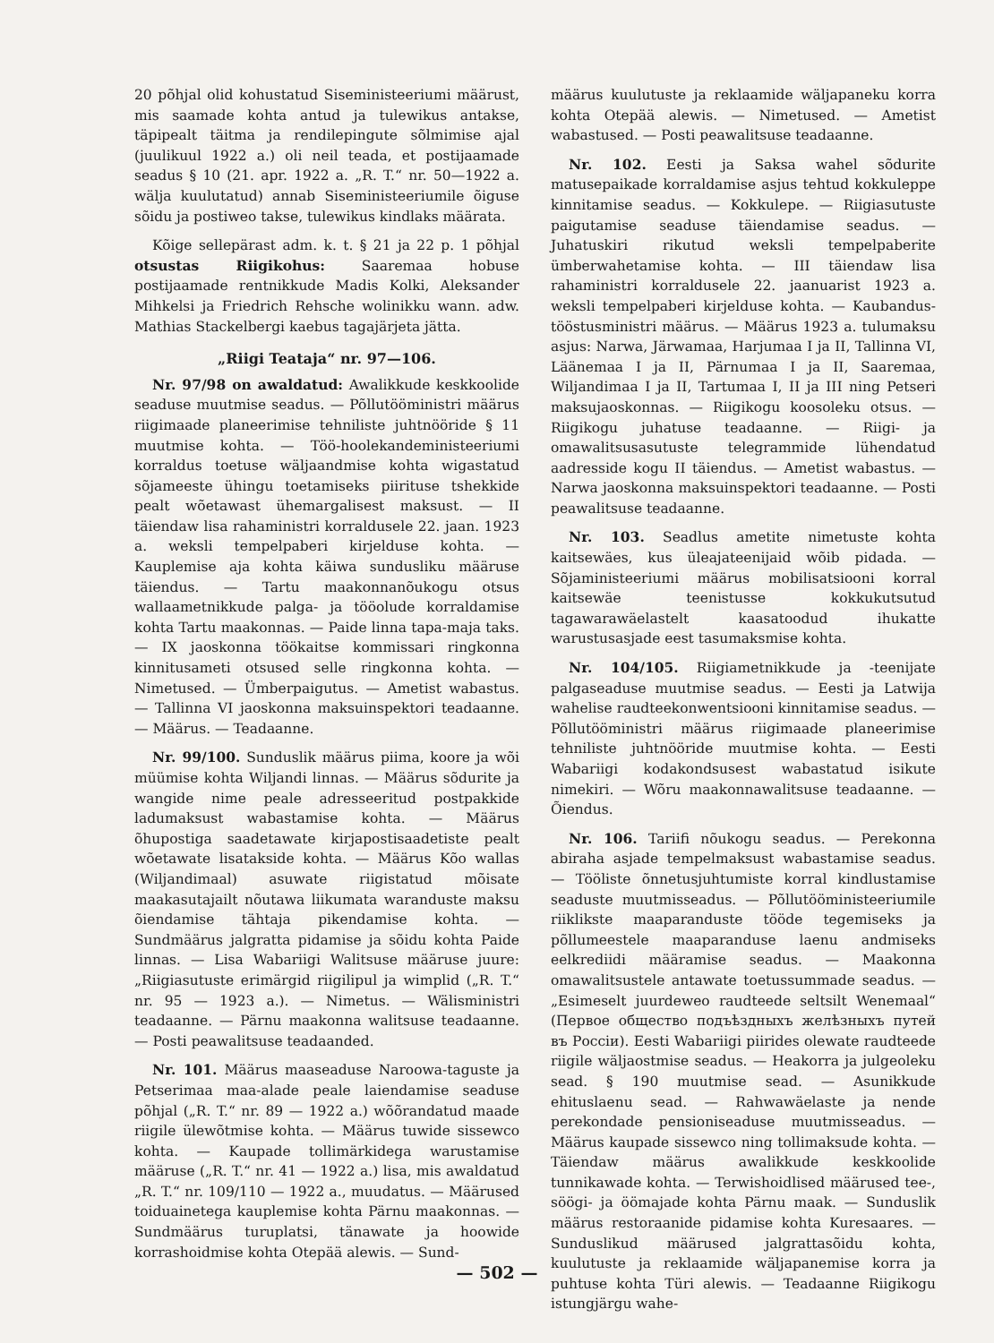20 põhjal olid kohustatud Siseministeeriumi määrust, mis saamade kohta antud ja tulewikus antakse, täpipealt täitma ja rendilepingute sõlmimise ajal (juulikuul 1922 a.) oli neil teada, et postijaamade seadus § 10 (21. apr. 1922 a. „R. T.“ nr. 50—1922 a. wälja kuulutatud) annab Siseministeeriumile õiguse sõidu ja postiweo takse, tulewikus kindlaks määrata.
Kõige sellepärast adm. k. t. § 21 ja 22 p. 1 põhjal otsustas Riigikohus: Saaremaa hobuse postijaamade rentnikkude Madis Kolki, Aleksander Mihkelsi ja Friedrich Rehsche wolinikku wann. adw. Mathias Stackelbergi kaebus tagajärjeta jätta.
„Riigi Teataja“ nr. 97—106.
Nr. 97/98 on awaldatud: Awalikkude keskkoolide seaduse muutmise seadus. — Põllutööministri määrus riigimaade planeerimise tehniliste juhtnööride § 11 muutmise kohta. — Töö-hoolekandeministeeriumi korraldus toetuse wäljaandmise kohta wigastatud sõjameeste ühingu toetamiseks piirituse tshekkide pealt wõetawast ühemargalisest maksust. — II täiendaw lisa rahaministri korraldusele 22. jaan. 1923 a. weksli tempelpaberi kirjelduse kohta. — Kauplemise aja kohta käiwa sundusliku määruse täiendus. — Tartu maakonnanõukogu otsus wallaametnikkude palga- ja tööolude korraldamise kohta Tartu maakonnas. — Paide linna tapa-maja taks. — IX jaoskonna töökaitse kommissari ringkonna kinnitusameti otsused selle ringkonna kohta. — Nimetused. — Ümberpaigutus. — Ametist wabastus. — Tallinna VI jaoskonna maksuinspektori teadaanne. — Määrus. — Teadaanne.
Nr. 99/100. Sunduslik määrus piima, koore ja wõi müümise kohta Wiljandi linnas. — Määrus sõdurite ja wangide nime peale adresseeritud postpakkide ladumaksust wabastamise kohta. — Määrus õhupostiga saadetawate kirjapostisaadetiste pealt wõetawate lisatakside kohta. — Määrus Kõo wallas (Wiljandimaal) asuwate riigistatud mõisate maakasutajailt nõutawa liikumata waranduste maksu õiendamise tähtaja pikendamise kohta. — Sundmäärus jalgratta pidamise ja sõidu kohta Paide linnas. — Lisa Wabariigi Walitsuse määruse juure: „Riigiasutuste erimärgid riigilipul ja wimplid („R. T.“ nr. 95 — 1923 a.). — Nimetus. — Wälisministri teadaanne. — Pärnu maakonna walitsuse teadaanne. — Posti peawalitsuse teadaanded.
Nr. 101. Määrus maaseaduse Naroowa-taguste ja Petserimaa maa-alade peale laiendamise seaduse põhjal („R. T.“ nr. 89 — 1922 a.) wõõrandatud maade riigile ülewõtmise kohta. — Määrus tuwide sissewco kohta. — Kaupade tollimärkidega warustamise määruse („R. T.“ nr. 41 — 1922 a.) lisa, mis awaldatud „R. T.“ nr. 109/110 — 1922 a., muudatus. — Määrused toiduainetega kauplemise kohta Pärnu maakonnas. — Sundmäärus turuplatsi, tänawate ja hoowide korrashoidmise kohta Otepää alewis. — Sund-
määrus kuulutuste ja reklaamide wäljapaneku korra kohta Otepää alewis. — Nimetused. — Ametist wabastused. — Posti peawalitsuse teadaanne.
Nr. 102. Eesti ja Saksa wahel sõdurite matusepaikade korraldamise asjus tehtud kokkuleppe kinnitamise seadus. — Kokkulepe. — Riigiasutuste paigutamise seaduse täiendamise seadus. — Juhatuskiri rikutud weksli tempelpaberite ümberwahetamise kohta. — III täiendaw lisa rahaministri korraldusele 22. jaanuarist 1923 a. weksli tempelpaberi kirjelduse kohta. — Kaubandus-tööstusministri määrus. — Määrus 1923 a. tulumaksu asjus: Narwa, Järwamaa, Harjumaa I ja II, Tallinna VI, Läänemaa I ja II, Pärnumaa I ja II, Saaremaa, Wiljandimaa I ja II, Tartumaa I, II ja III ning Petseri maksujaoskonnas. — Riigikogu koosoleku otsus. — Riigikogu juhatuse teadaanne. — Riigi- ja omawalitsusasutuste telegrammide lühendatud aadresside kogu II täiendus. — Ametist wabastus. — Narwa jaoskonna maksuinspektori teadaanne. — Posti peawalitsuse teadaanne.
Nr. 103. Seadlus ametite nimetuste kohta kaitsewäes, kus üleajateenijaid wõib pidada. — Sõjaministeeriumi määrus mobilisatsiooni korral kaitsewäe teenistusse kokkukutsutud tagawarawäelastelt kaasatoodud ihukatte warustusasjade eest tasumaksmise kohta.
Nr. 104/105. Riigiametnikkude ja -teenijate palgaseaduse muutmise seadus. — Eesti ja Latwija wahelise raudteekonwentsiooni kinnitamise seadus. — Põllutööministri määrus riigimaade planeerimise tehniliste juhtnööride muutmise kohta. — Eesti Wabariigi kodakondsusest wabastatud isikute nimekiri. — Wõru maakonnawalitsuse teadaanne. — Õiendus.
Nr. 106. Tariifi nõukogu seadus. — Perekonna abiraha asjade tempelmaksust wabastamise seadus. — Tööliste õnnetusjuhtumiste korral kindlustamise seaduste muutmisseadus. — Põllutööministeeriumile riiklikste maaparanduste tööde tegemiseks ja põllumeestele maaparanduse laenu andmiseks eelkrediidi määramise seadus. — Maakonna omawalitsustele antawate toetussummade seadus. — „Esimeselt juurdeweo raudteede seltsilt Wenemaal“ (Первое общество подъѣздныхъ желѣзныхъ путей въ Россіи). Eesti Wabariigi piirides olewate raudteede riigile wäljaostmise seadus. — Heakorra ja julgeoleku sead. § 190 muutmise sead. — Asunikkude ehituslaenu sead. — Rahwawäelaste ja nende perekondade pensioniseaduse muutmisseadus. — Määrus kaupade sissewco ning tollimaksude kohta. — Täiendaw määrus awalikkude keskkoolide tunnikawade kohta. — Terwishoidlised määrused tee-, söögi- ja öömajade kohta Pärnu maak. — Sunduslik määrus restoraanide pidamise kohta Kuresaares. — Sunduslikud määrused jalgrattasõidu kohta, kuulutuste ja reklaamide wäljapanemise korra ja puhtuse kohta Türi alewis. — Teadaanne Riigikogu istungjärgu wahe-
— 502 —